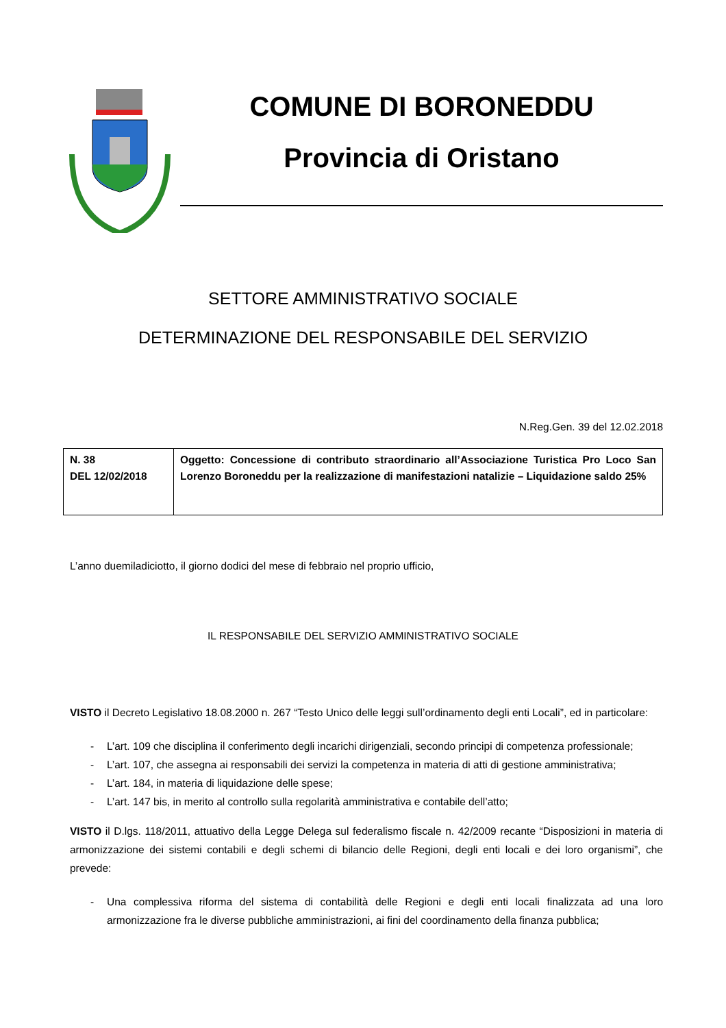COMUNE DI BORONEDDU
Provincia di Oristano
SETTORE AMMINISTRATIVO SOCIALE
DETERMINAZIONE DEL RESPONSABILE DEL SERVIZIO
N.Reg.Gen. 39 del 12.02.2018
| N. 38 DEL 12/02/2018 | Oggetto: Concessione di contributo straordinario all’Associazione Turistica Pro Loco San Lorenzo Boroneddu per la realizzazione di manifestazioni natalizie – Liquidazione saldo 25% |
L’anno duemiladiciotto, il giorno dodici del mese di febbraio nel proprio ufficio,
IL RESPONSABILE DEL SERVIZIO AMMINISTRATIVO SOCIALE
VISTO il Decreto Legislativo 18.08.2000 n. 267 “Testo Unico delle leggi sull’ordinamento degli enti Locali”, ed in particolare:
- L’art. 109 che disciplina il conferimento degli incarichi dirigenziali, secondo principi di competenza professionale;
- L’art. 107, che assegna ai responsabili dei servizi la competenza in materia di atti di gestione amministrativa;
- L’art. 184, in materia di liquidazione delle spese;
- L’art. 147 bis, in merito al controllo sulla regolarità amministrativa e contabile dell’atto;
VISTO il D.lgs. 118/2011, attuativo della Legge Delega sul federalismo fiscale n. 42/2009 recante “Disposizioni in materia di armonizzazione dei sistemi contabili e degli schemi di bilancio delle Regioni, degli enti locali e dei loro organismi”, che prevede:
- Una complessiva riforma del sistema di contabilità delle Regioni e degli enti locali finalizzata ad una loro armonizzazione fra le diverse pubbliche amministrazioni, ai fini del coordinamento della finanza pubblica;